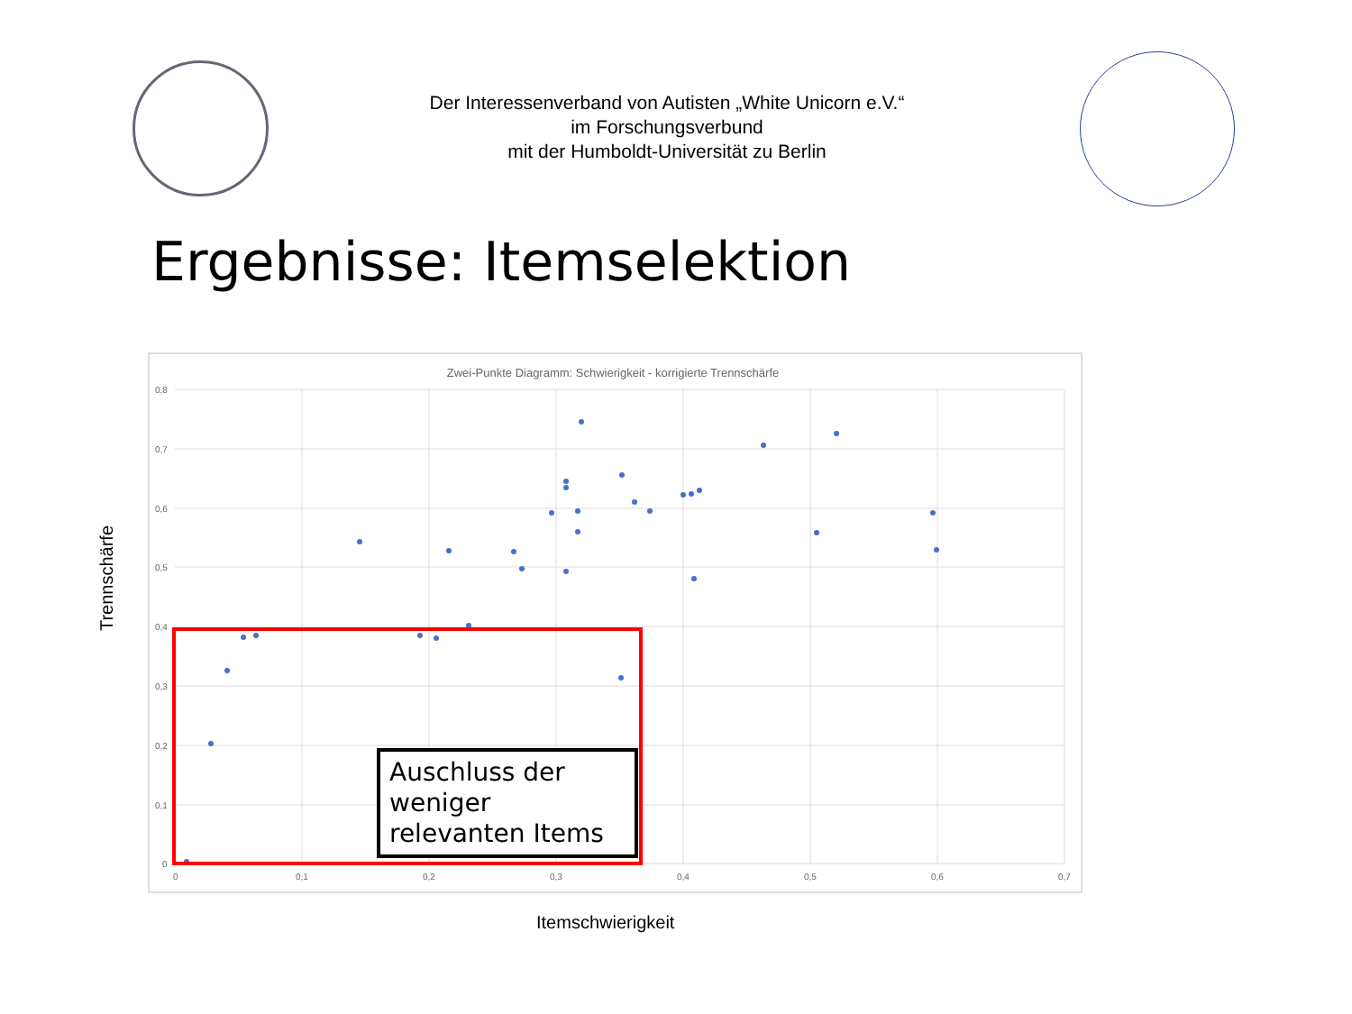Der Interessenverband von Autisten „White Unicorn e.V.“
im Forschungsverbund
mit der Humboldt-Universität zu Berlin
Ergebnisse: Itemselektion
Trennschärfe
Zwei-Punkte Diagramm: Schwierigkeit - korrigierte Trennschärfe
0,8
0,7
0,6
0,5
0,4
0,3
0,2
0,1
0
0
0,1
0,2
0,3
0,4
0,5
0,6
0,7
Auschluss der weniger relevanten Items
Itemschwierigkeit